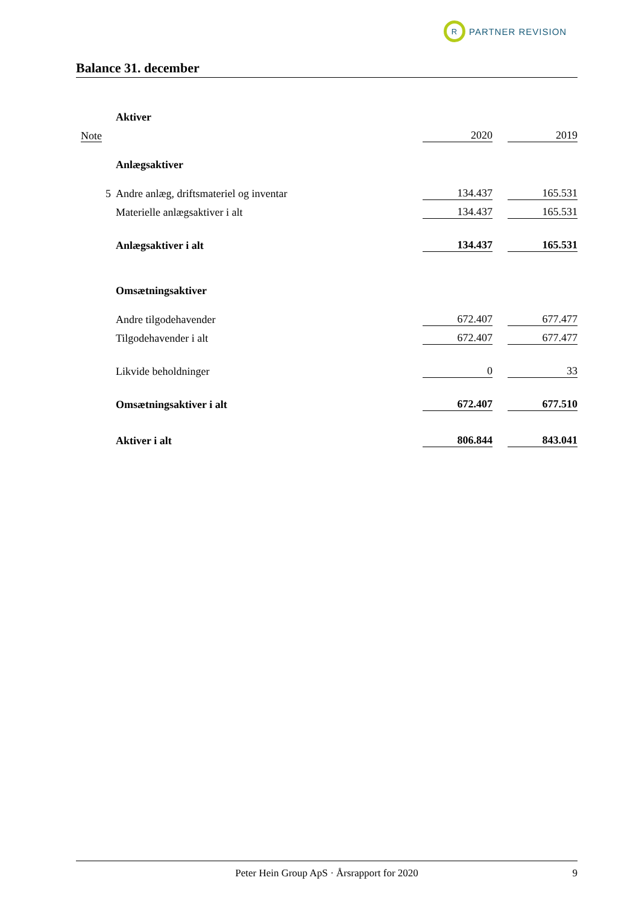R
PARTNER REVISION
Balance 31. december
| | Aktiver | | | |
| Note | | 2020 | | 2019 |
| | Anlægsaktiver | | | |
| 5 | Andre anlæg, driftsmateriel og inventar | 134.437 | | 165.531 |
| | Materielle anlægsaktiver i alt | 134.437 | | 165.531 |
| | Anlægsaktiver i alt | 134.437 | | 165.531 |
| | Omsætningsaktiver | | | |
| | Andre tilgodehavender | 672.407 | | 677.477 |
| | Tilgodehavender i alt | 672.407 | | 677.477 |
| | Likvide beholdninger | 0 | | 33 |
| | Omsætningsaktiver i alt | 672.407 | | 677.510 |
| | Aktiver i alt | 806.844 | | 843.041 |
Peter Hein Group ApS · Årsrapport for 2020 9